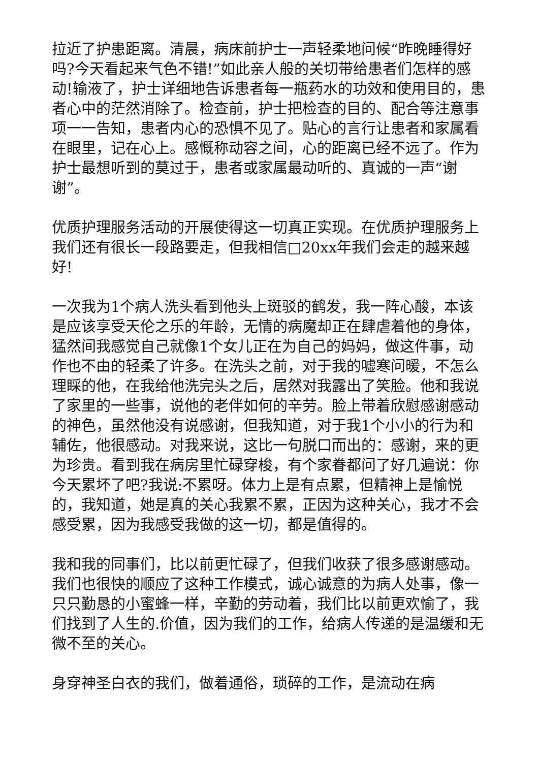拉近了护患距离。清晨，病床前护士一声轻柔地问候“昨晚睡得好吗?今天看起来气色不错!”如此亲人般的关切带给患者们怎样的感动!输液了，护士详细地告诉患者每一瓶药水的功效和使用目的，患者心中的茫然消除了。检查前，护士把检查的目的、配合等注意事项一一告知，患者内心的恐惧不见了。贴心的言行让患者和家属看在眼里，记在心上。感慨称动容之间，心的距离已经不远了。作为护士最想听到的莫过于，患者或家属最动听的、真诚的一声“谢谢”。
优质护理服务活动的开展使得这一切真正实现。在优质护理服务上我们还有很长一段路要走，但我相信□20xx年我们会走的越来越好!
一次我为1个病人洗头看到他头上斑驳的鹤发，我一阵心酸，本该是应该享受天伦之乐的年龄，无情的病魔却正在肆虐着他的身体，猛然间我感觉自己就像1个女儿正在为自己的妈妈，做这件事，动作也不由的轻柔了许多。在洗头之前，对于我的嘘寒问暖，不怎么理睬的他，在我给他洗完头之后，居然对我露出了笑脸。他和我说了家里的一些事，说他的老伴如何的辛劳。脸上带着欣慰感谢感动的神色，虽然他没有说感谢，但我知道，对于我1个小小的行为和辅佐，他很感动。对我来说，这比一句脱口而出的：感谢，来的更为珍贵。看到我在病房里忙碌穿梭，有个家眷都问了好几遍说：你今天累坏了吧?我说:不累呀。体力上是有点累，但精神上是愉悦的，我知道，她是真的关心我累不累，正因为这种关心，我才不会感受累，因为我感受我做的这一切，都是值得的。
我和我的同事们，比以前更忙碌了，但我们收获了很多感谢感动。我们也很快的顺应了这种工作模式，诚心诚意的为病人处事，像一只只勤恳的小蜜蜂一样，辛勤的劳动着，我们比以前更欢愉了，我们找到了人生的.价值，因为我们的工作，给病人传递的是温缓和无微不至的关心。
身穿神圣白衣的我们，做着通俗，琐碎的工作，是流动在病